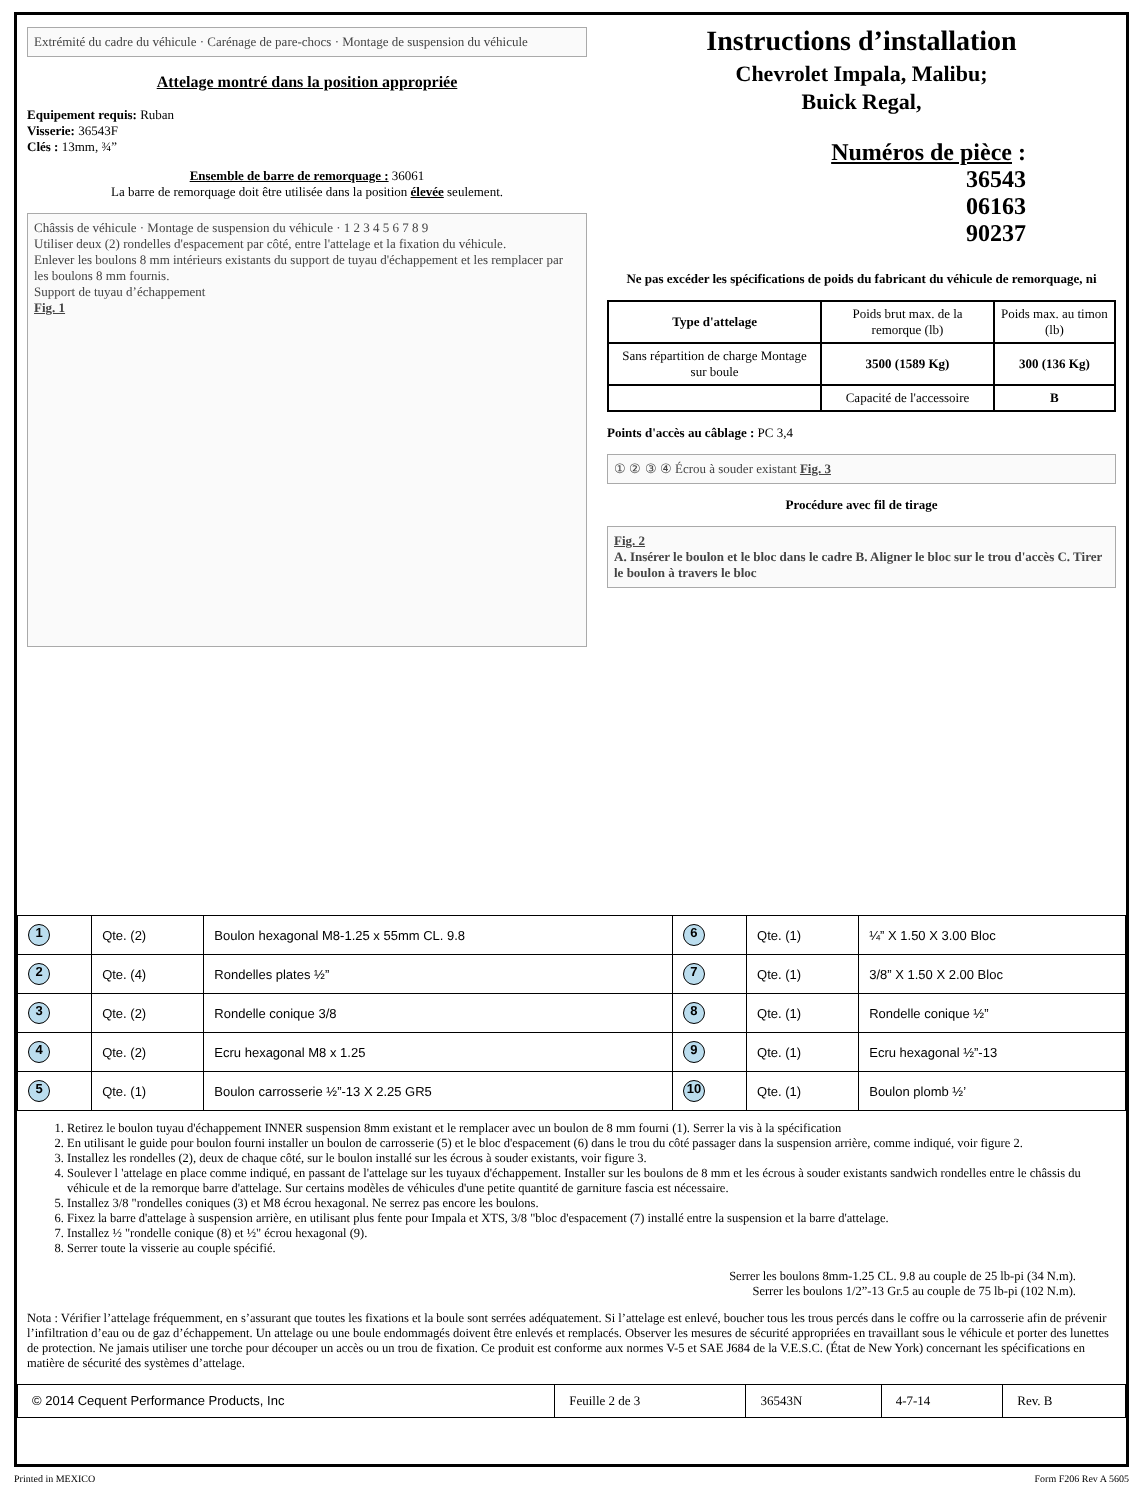Extrémité du cadre du véhicule · Carénage de pare-chocs · Montage de suspension du véhicule
Attelage montré dans la position appropriée
Equipement requis: Ruban
Visserie: 36543F
Clés : 13mm, ¾”
Ensemble de barre de remorquage : 36061
La barre de remorquage doit être utilisée dans la position élevée seulement.
Châssis de véhicule · Montage de suspension du véhicule · 1 2 3 4 5 6 7 8 9
Utiliser deux (2) rondelles d'espacement par côté, entre l'attelage et la fixation du véhicule.
Enlever les boulons 8 mm intérieurs existants du support de tuyau d'échappement et les remplacer par les boulons 8 mm fournis.
Support de tuyau d’échappement
Fig. 1
Instructions d’installation
Chevrolet Impala, Malibu;
Buick Regal,
Numéros de pièce :
36543
06163
90237
Ne pas excéder les spécifications de poids du fabricant du véhicule de remorquage, ni
| Type d'attelage | Poids brut max. de la remorque (lb) | Poids max. au timon (lb) |
| Sans répartition de charge Montage sur boule | 3500 (1589 Kg) | 300 (136 Kg) |
| | Capacité de l'accessoire | B |
Points d'accès au câblage : PC 3,4
① ② ③ ④ Écrou à souder existant Fig. 3
Procédure avec fil de tirage
Fig. 2
A. Insérer le boulon et le bloc dans le cadre B. Aligner le bloc sur le trou d'accès C. Tirer le boulon à travers le bloc
| 1 | Qte. (2) | Boulon hexagonal M8-1.25 x 55mm CL. 9.8 | 6 | Qte. (1) | ¼” X 1.50 X 3.00 Bloc |
| 2 | Qte. (4) | Rondelles plates ½” | 7 | Qte. (1) | 3/8” X 1.50 X 2.00 Bloc |
| 3 | Qte. (2) | Rondelle conique 3/8 | 8 | Qte. (1) | Rondelle conique ½” |
| 4 | Qte. (2) | Ecru hexagonal M8 x 1.25 | 9 | Qte. (1) | Ecru hexagonal ½”-13 |
| 5 | Qte. (1) | Boulon carrosserie ½”-13 X 2.25 GR5 | 10 | Qte. (1) | Boulon plomb ½’ |
1. Retirez le boulon tuyau d'échappement INNER suspension 8mm existant et le remplacer avec un boulon de 8 mm fourni (1). Serrer la vis à la spécification
2. En utilisant le guide pour boulon fourni installer un boulon de carrosserie (5) et le bloc d'espacement (6) dans le trou du côté passager dans la suspension arrière, comme indiqué, voir figure 2.
3. Installez les rondelles (2), deux de chaque côté, sur le boulon installé sur les écrous à souder existants, voir figure 3.
4. Soulever l 'attelage en place comme indiqué, en passant de l'attelage sur les tuyaux d'échappement. Installer sur les boulons de 8 mm et les écrous à souder existants sandwich rondelles entre le châssis du véhicule et de la remorque barre d'attelage. Sur certains modèles de véhicules d'une petite quantité de garniture fascia est nécessaire.
5. Installez 3/8 "rondelles coniques (3) et M8 écrou hexagonal. Ne serrez pas encore les boulons.
6. Fixez la barre d'attelage à suspension arrière, en utilisant plus fente pour Impala et XTS, 3/8 "bloc d'espacement (7) installé entre la suspension et la barre d'attelage.
7. Installez ½ "rondelle conique (8) et ½" écrou hexagonal (9).
8. Serrer toute la visserie au couple spécifié.
Serrer les boulons 8mm-1.25 CL. 9.8 au couple de 25 lb-pi (34 N.m).
Serrer les boulons 1/2”-13 Gr.5 au couple de 75 lb-pi (102 N.m).
Nota : Vérifier l’attelage fréquemment, en s’assurant que toutes les fixations et la boule sont serrées adéquatement. Si l’attelage est enlevé, boucher tous les trous percés dans le coffre ou la carrosserie afin de prévenir l’infiltration d’eau ou de gaz d’échappement. Un attelage ou une boule endommagés doivent être enlevés et remplacés. Observer les mesures de sécurité appropriées en travaillant sous le véhicule et porter des lunettes de protection. Ne jamais utiliser une torche pour découper un accès ou un trou de fixation. Ce produit est conforme aux normes V-5 et SAE J684 de la V.E.S.C. (État de New York) concernant les spécifications en matière de sécurité des systèmes d’attelage.
| © 2014 Cequent Performance Products, Inc | Feuille 2 de 3 | 36543N | 4-7-14 | Rev. B |
Printed in MEXICO Form F206 Rev A 5605